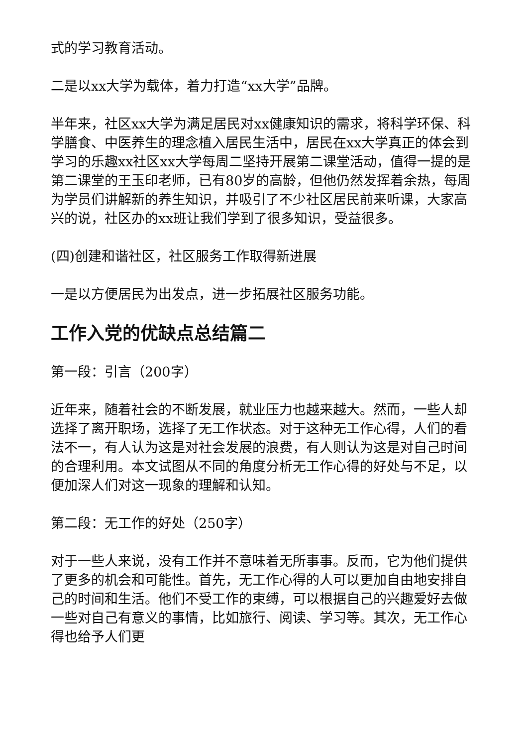式的学习教育活动。
二是以xx大学为载体，着力打造“xx大学”品牌。
半年来，社区xx大学为满足居民对xx健康知识的需求，将科学环保、科学膳食、中医养生的理念植入居民生活中，居民在xx大学真正的体会到学习的乐趣xx社区xx大学每周二坚持开展第二课堂活动，值得一提的是第二课堂的王玉印老师，已有80岁的高龄，但他仍然发挥着余热，每周为学员们讲解新的养生知识，并吸引了不少社区居民前来听课，大家高兴的说，社区办的xx班让我们学到了很多知识，受益很多。
(四)创建和谐社区，社区服务工作取得新进展
一是以方便居民为出发点，进一步拓展社区服务功能。
工作入党的优缺点总结篇二
第一段：引言（200字）
近年来，随着社会的不断发展，就业压力也越来越大。然而，一些人却选择了离开职场，选择了无工作状态。对于这种无工作心得，人们的看法不一，有人认为这是对社会发展的浪费，有人则认为这是对自己时间的合理利用。本文试图从不同的角度分析无工作心得的好处与不足，以便加深人们对这一现象的理解和认知。
第二段：无工作的好处（250字）
对于一些人来说，没有工作并不意味着无所事事。反而，它为他们提供了更多的机会和可能性。首先，无工作心得的人可以更加自由地安排自己的时间和生活。他们不受工作的束缚，可以根据自己的兴趣爱好去做一些对自己有意义的事情，比如旅行、阅读、学习等。其次，无工作心得也给予人们更